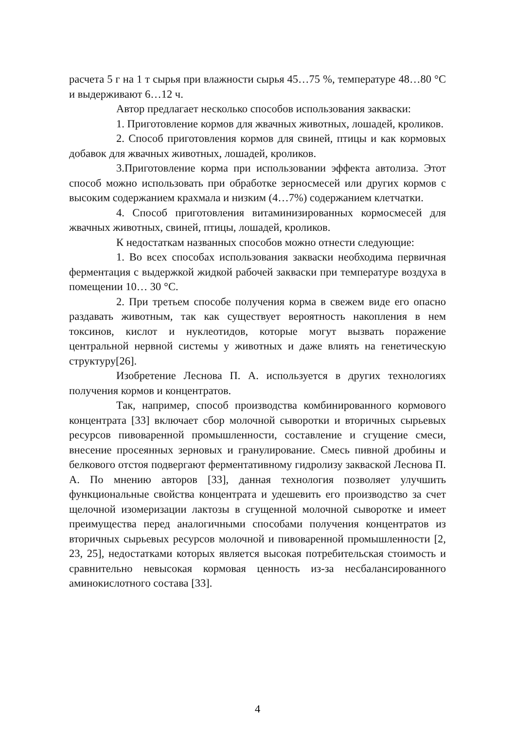расчета 5 г на 1 т сырья при влажности сырья 45…75 %, температуре 48…80 °С и выдерживают 6…12 ч.
Автор предлагает несколько способов использования закваски:
1. Приготовление кормов для жвачных животных, лошадей, кроликов.
2. Способ приготовления кормов для свиней, птицы и как кормовых добавок для жвачных животных, лошадей, кроликов.
3.Приготовление корма при использовании эффекта автолиза. Этот способ можно использовать при обработке зерносмесей или других кормов с высоким содержанием крахмала и низким (4…7%) содержанием клетчатки.
4. Способ приготовления витаминизированных кормосмесей для жвачных животных, свиней, птицы, лошадей, кроликов.
К недостаткам названных способов можно отнести следующие:
1. Во всех способах использования закваски необходима первичная ферментация с выдержкой жидкой рабочей закваски при температуре воздуха в помещении 10… 30 °С.
2. При третьем способе получения корма в свежем виде его опасно раздавать животным, так как существует вероятность накопления в нем токсинов, кислот и нуклеотидов, которые могут вызвать поражение центральной нервной системы у животных и даже влиять на генетическую структуру[26].
Изобретение Леснова П. А. используется в других технологиях получения кормов и концентратов.
Так, например, способ производства комбинированного кормового концентрата [33] включает сбор молочной сыворотки и вторичных сырьевых ресурсов пивоваренной промышленности, составление и сгущение смеси, внесение просеянных зерновых и гранулирование. Смесь пивной дробины и белкового отстоя подвергают ферментативному гидролизу закваской Леснова П. А. По мнению авторов [33], данная технология позволяет улучшить функциональные свойства концентрата и удешевить его производство за счет щелочной изомеризации лактозы в сгущенной молочной сыворотке и имеет преимущества перед аналогичными способами получения концентратов из вторичных сырьевых ресурсов молочной и пивоваренной промышленности [2, 23, 25], недостатками которых является высокая потребительская стоимость и сравнительно невысокая кормовая ценность из-за несбалансированного аминокислотного состава [33].
4